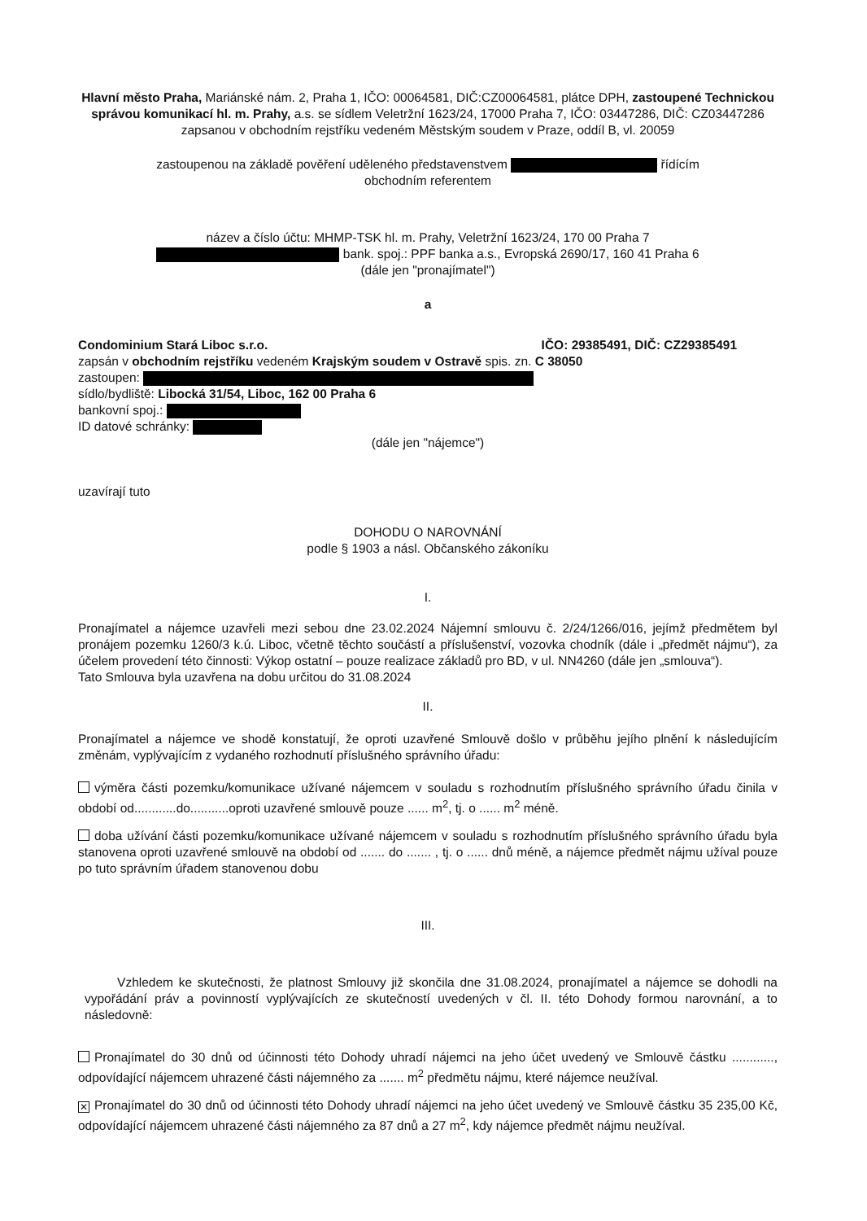Hlavní město Praha, Mariánské nám. 2, Praha 1, IČO: 00064581, DIČ:CZ00064581, plátce DPH, zastoupené Technickou správou komunikací hl. m. Prahy, a.s. se sídlem Veletržní 1623/24, 17000 Praha 7, IČO: 03447286, DIČ: CZ03447286 zapsanou v obchodním rejstříku vedeném Městským soudem v Praze, oddíl B, vl. 20059
zastoupenou na základě pověření uděleného představenstvem řídícím
obchodním referentem
název a číslo účtu: MHMP-TSK hl. m. Prahy, Veletržní 1623/24, 170 00 Praha 7
bank. spoj.: PPF banka a.s., Evropská 2690/17, 160 41 Praha 6
(dále jen "pronajímatel")
a
Condominium Stará Liboc s.r.o. IČO: 29385491, DIČ: CZ29385491
zapsán v obchodním rejstříku vedeném Krajským soudem v Ostravě spis. zn. C 38050
zastoupen:
sídlo/bydliště: Libocká 31/54, Liboc, 162 00 Praha 6
bankovní spoj.:
ID datové schránky:
(dále jen "nájemce")
uzavírají tuto
DOHODU O NAROVNÁNÍ
podle § 1903 a násl. Občanského zákoníku
I.
Pronajímatel a nájemce uzavřeli mezi sebou dne 23.02.2024 Nájemní smlouvu č. 2/24/1266/016, jejímž předmětem byl pronájem pozemku 1260/3 k.ú. Liboc, včetně těchto součástí a příslušenství, vozovka chodník (dále i „předmět nájmu“), za účelem provedení této činnosti: Výkop ostatní – pouze realizace základů pro BD, v ul. NN4260 (dále jen „smlouva“).
Tato Smlouva byla uzavřena na dobu určitou do 31.08.2024
II.
Pronajímatel a nájemce ve shodě konstatují, že oproti uzavřené Smlouvě došlo v průběhu jejího plnění k následujícím změnám, vyplývajícím z vydaného rozhodnutí příslušného správního úřadu:
výměra části pozemku/komunikace užívané nájemcem v souladu s rozhodnutím příslušného správního úřadu činila v období od............do...........oproti uzavřené smlouvě pouze ...... m<sup>2</sup>, tj. o ...... m<sup>2</sup> méně.
doba užívání části pozemku/komunikace užívané nájemcem v souladu s rozhodnutím příslušného správního úřadu byla stanovena oproti uzavřené smlouvě na období od ....... do ....... , tj. o ...... dnů méně, a nájemce předmět nájmu užíval pouze po tuto správním úřadem stanovenou dobu
III.
Vzhledem ke skutečnosti, že platnost Smlouvy již skončila dne 31.08.2024, pronajímatel a nájemce se dohodli na vypořádání práv a povinností vyplývajících ze skutečností uvedených v čl. II. této Dohody formou narovnání, a to následovně:
Pronajímatel do 30 dnů od účinnosti této Dohody uhradí nájemci na jeho účet uvedený ve Smlouvě částku ............, odpovídající nájemcem uhrazené části nájemného za ....... m<sup>2</sup> předmětu nájmu, které nájemce neužíval.
✕ Pronajímatel do 30 dnů od účinnosti této Dohody uhradí nájemci na jeho účet uvedený ve Smlouvě částku 35 235,00 Kč, odpovídající nájemcem uhrazené části nájemného za 87 dnů a 27 m<sup>2</sup>, kdy nájemce předmět nájmu neužíval.